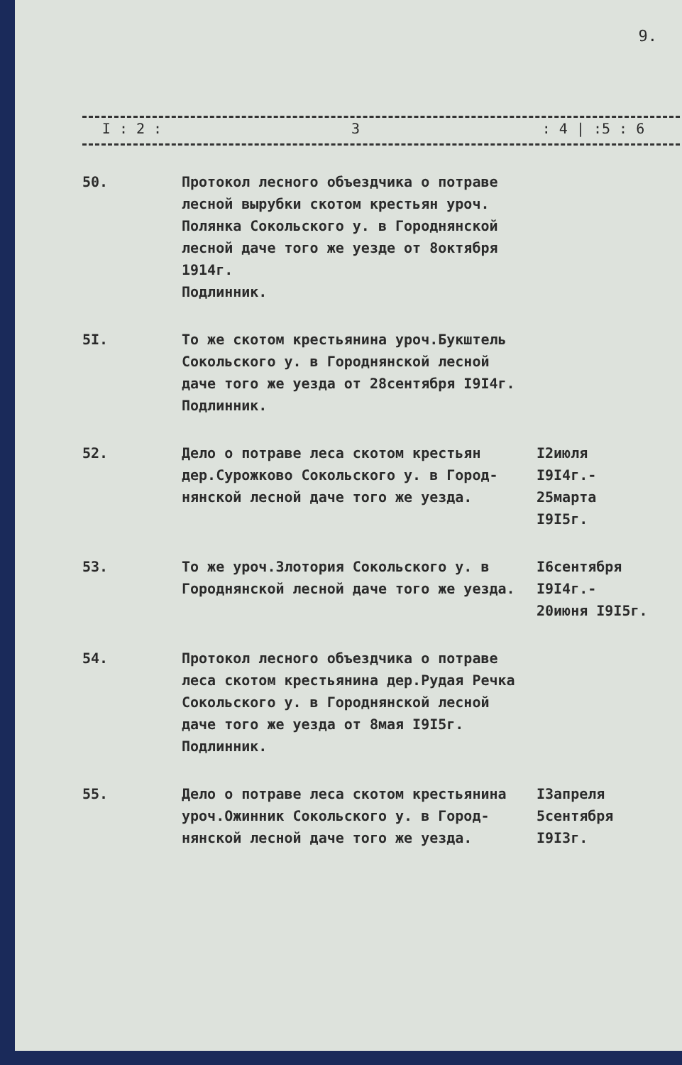9.
| I : 2 : | 3 | : 4 / :5 : 6 |
| --- | --- | --- |
| 50. | Протокол лесного объездчика о потраве лесной вырубки скотом крестьян уроч. Полянка Сокольского у. в Городнянской лесной даче того же уезде от 8октября 1914г. Подлинник. | |
| 5I. | То же скотом крестьянина уроч.Букштель Сокольского у. в Городнянской лесной даче того же уезда от 28сентября I9I4г. Подлинник. | |
| 52. | Дело о потраве леса скотом крестьян дер.Сурожково Сокольского у. в Город- нянской лесной даче того же уезда. | I2июля I9I4г.- 25марта I9I5г. |
| 53. | То же уроч.Злотория Сокольского у. в Городнянской лесной даче того же уезда. | I6сентября I9I4г.- 20июня I9I5г. |
| 54. | Протокол лесного объездчика о потраве леса скотом крестьянина дер.Рудая Речка Сокольского у. в Городнянской лесной даче того же уезда от 8мая I9I5г. Подлинник. | |
| 55. | Дело о потраве леса скотом крестьянина уроч.Ожинник Сокольского у. в Город- нянской лесной даче того же уезда. | I3апреля 5сентября I9I3г. |